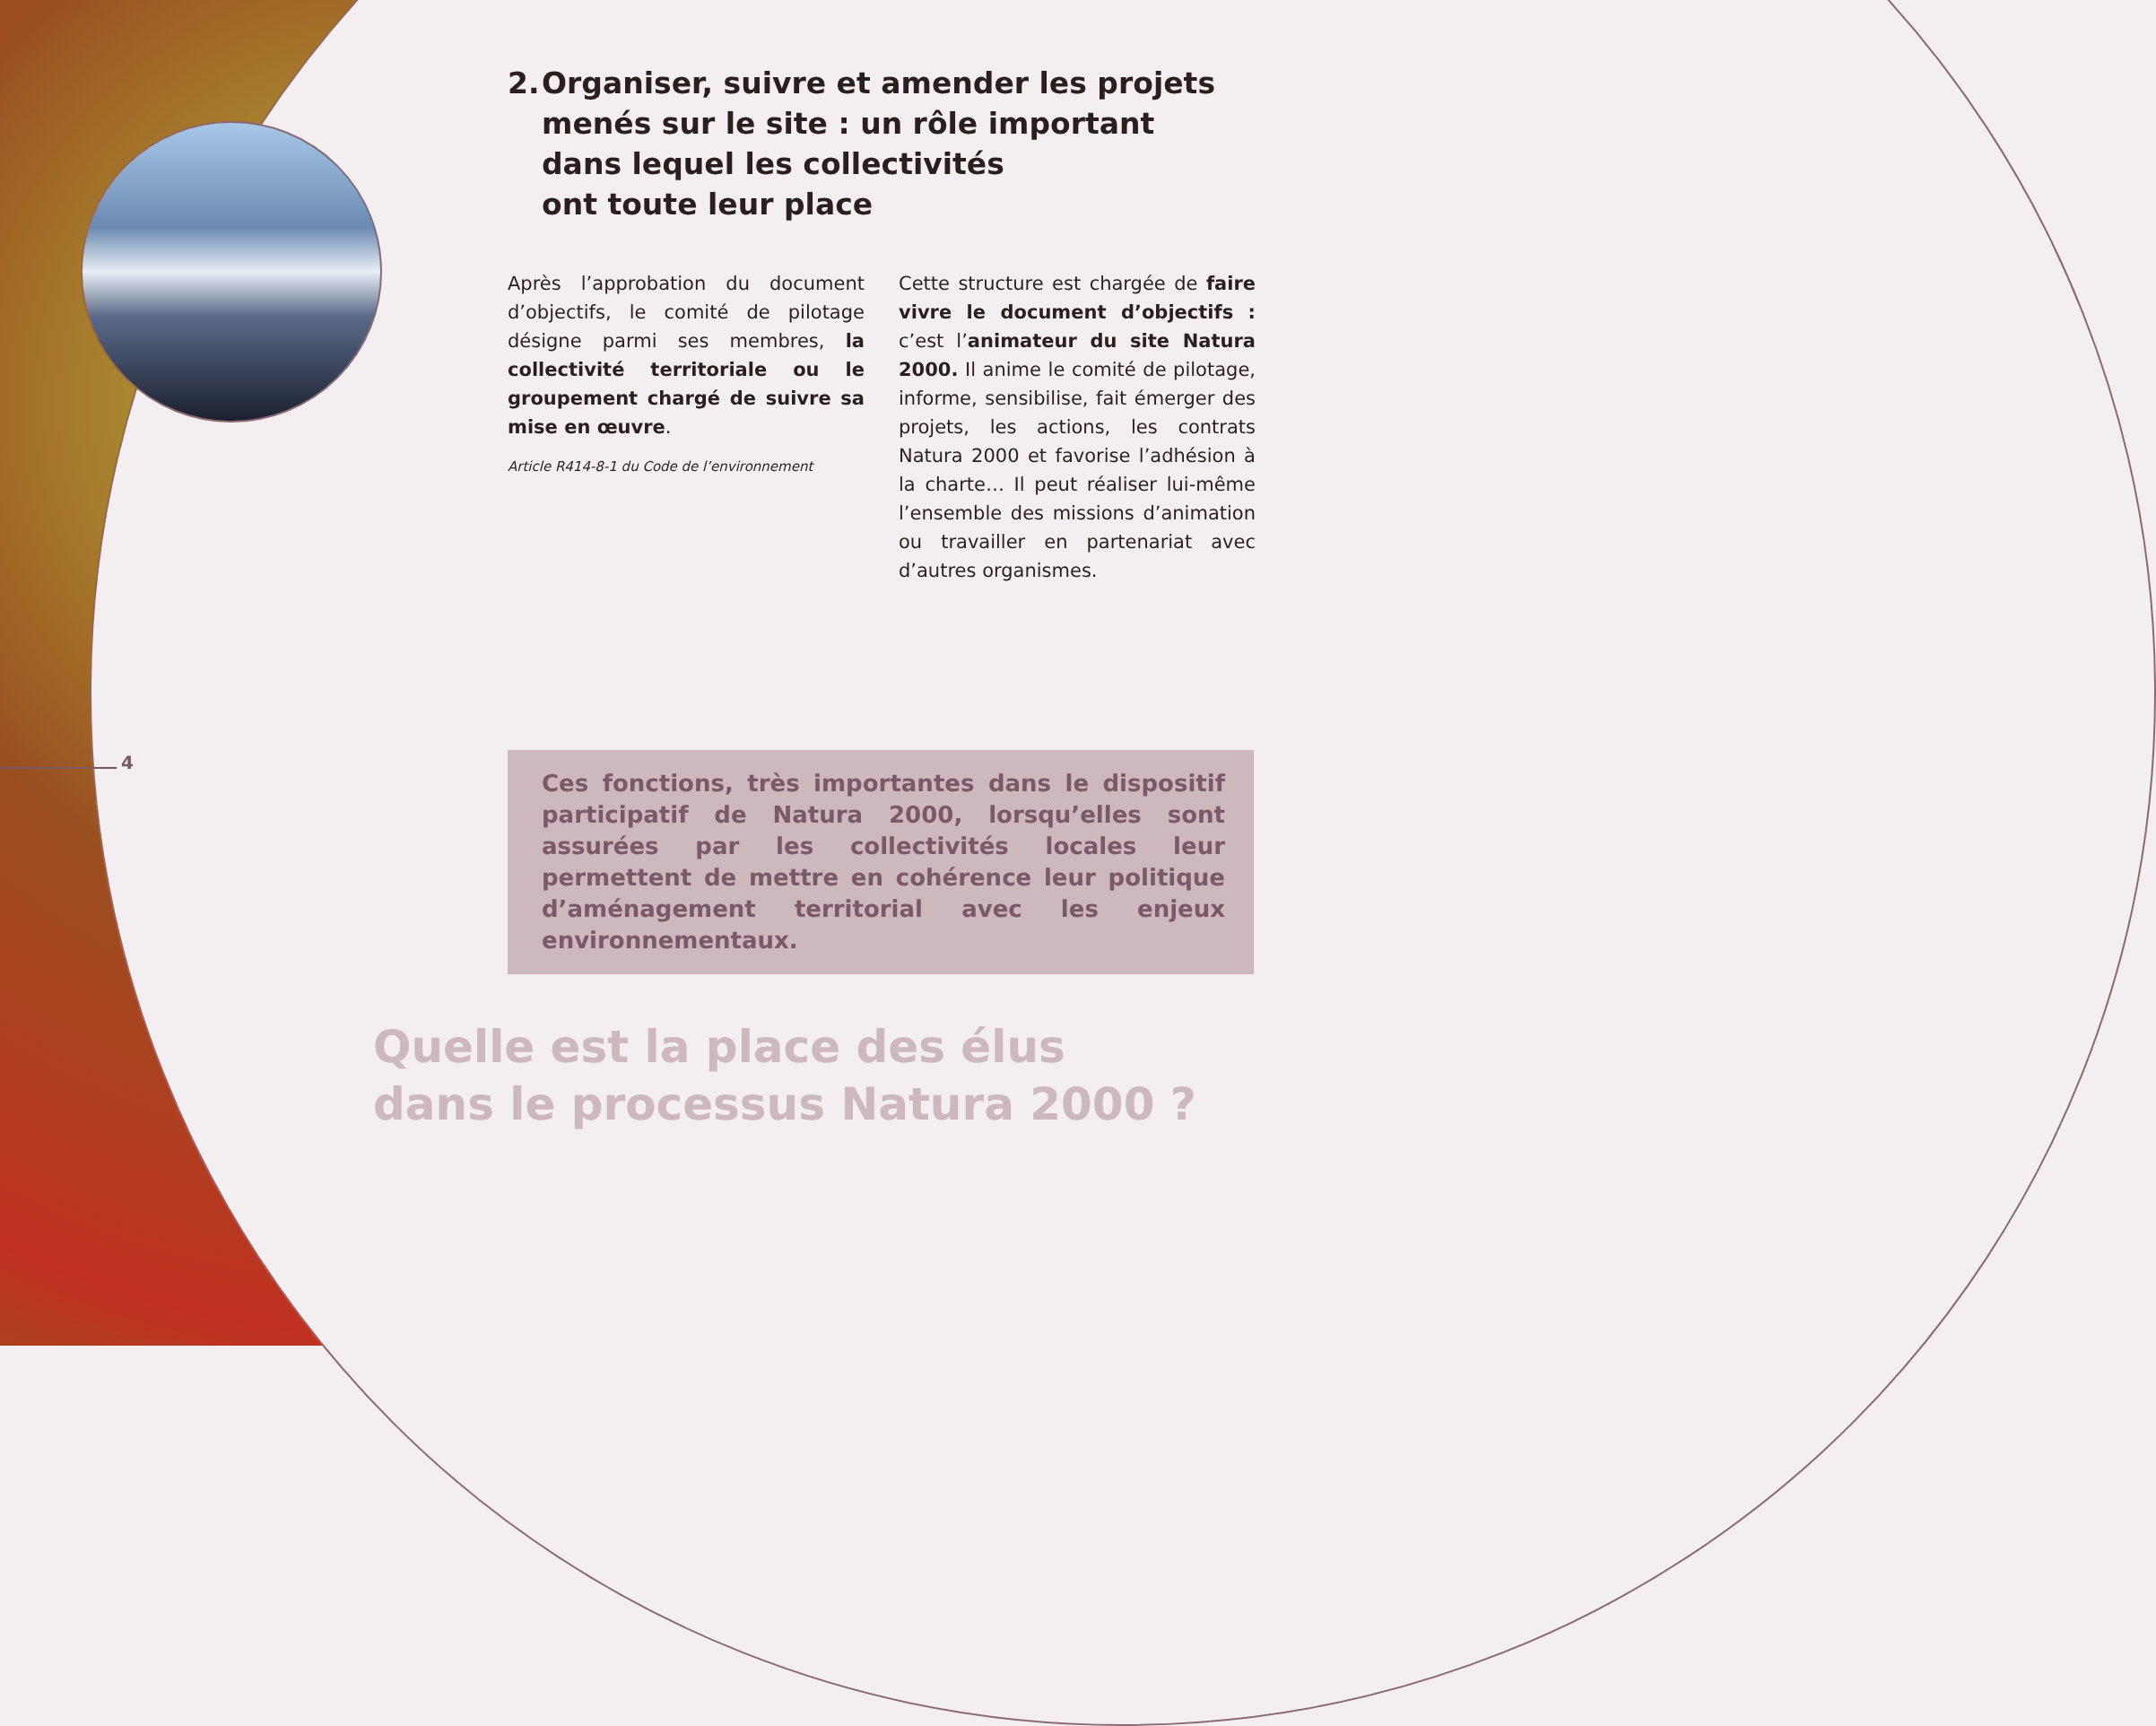2. Organiser, suivre et amender les projets
menés sur le site : un rôle important
dans lequel les collectivités
ont toute leur place
Après l’approbation du document d’objectifs, le comité de pilotage désigne parmi ses membres, la collectivité territoriale ou le groupement chargé de suivre sa mise en œuvre.
Article R414-8-1 du Code de l’environnement
Cette structure est chargée de faire vivre le document d’objectifs : c’est l’animateur du site Natura 2000. Il anime le comité de pilotage, informe, sensibilise, fait émerger des projets, les actions, les contrats Natura 2000 et favorise l’adhésion à la charte… Il peut réaliser lui-même l’ensemble des missions d’animation ou travailler en partenariat avec d’autres organismes.
4
Ces fonctions, très importantes dans le dispositif participatif de Natura 2000, lorsqu’elles sont assurées par les collectivités locales leur permettent de mettre en cohérence leur politique d’aménagement territorial avec les enjeux environnementaux.
Quelle est la place des élus
dans le processus Natura 2000 ?